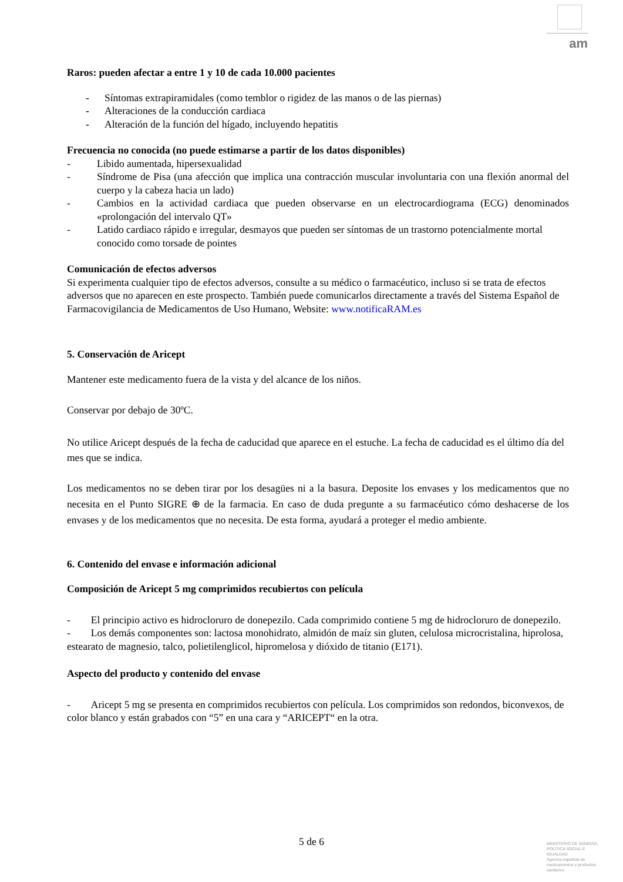am
Raros: pueden afectar a entre 1 y 10 de cada 10.000 pacientes
- Síntomas extrapiramidales (como temblor o rigidez de las manos o de las piernas)
- Alteraciones de la conducción cardiaca
- Alteración de la función del hígado, incluyendo hepatitis
Frecuencia no conocida (no puede estimarse a partir de los datos disponibles)
- Libido aumentada, hipersexualidad
- Síndrome de Pisa (una afección que implica una contracción muscular involuntaria con una flexión anormal del cuerpo y la cabeza hacia un lado)
- Cambios en la actividad cardiaca que pueden observarse en un electrocardiograma (ECG) denominados «prolongación del intervalo QT»
- Latido cardiaco rápido e irregular, desmayos que pueden ser síntomas de un trastorno potencialmente mortal conocido como torsade de pointes
Comunicación de efectos adversos
Si experimenta cualquier tipo de efectos adversos, consulte a su médico o farmacéutico, incluso si se trata de efectos adversos que no aparecen en este prospecto. También puede comunicarlos directamente a través del Sistema Español de Farmacovigilancia de Medicamentos de Uso Humano, Website: www.notificaRAM.es
5. Conservación de Aricept
Mantener este medicamento fuera de la vista y del alcance de los niños.
Conservar por debajo de 30ºC.
No utilice Aricept después de la fecha de caducidad que aparece en el estuche. La fecha de caducidad es el último día del mes que se indica.
Los medicamentos no se deben tirar por los desagües ni a la basura. Deposite los envases y los medicamentos que no necesita en el Punto SIGRE ⊕ de la farmacia. En caso de duda pregunte a su farmacéutico cómo deshacerse de los envases y de los medicamentos que no necesita. De esta forma, ayudará a proteger el medio ambiente.
6. Contenido del envase e información adicional
Composición de Aricept 5 mg comprimidos recubiertos con película
- El principio activo es hidrocloruro de donepezilo. Cada comprimido contiene 5 mg de hidrocloruro de donepezilo.
- Los demás componentes son: lactosa monohidrato, almidón de maíz sin gluten, celulosa microcristalina, hiprolosa, estearato de magnesio, talco, polietilenglicol, hipromelosa y dióxido de titanio (E171).
Aspecto del producto y contenido del envase
- Aricept 5 mg se presenta en comprimidos recubiertos con película. Los comprimidos son redondos, biconvexos, de color blanco y están grabados con “5” en una cara y “ARICEPT“ en la otra.
5 de 6
MINISTERIO DE SANIDAD, POLÍTICA SOCIAL E IGUALDAD
Agencia española de medicamentos y productos sanitarios